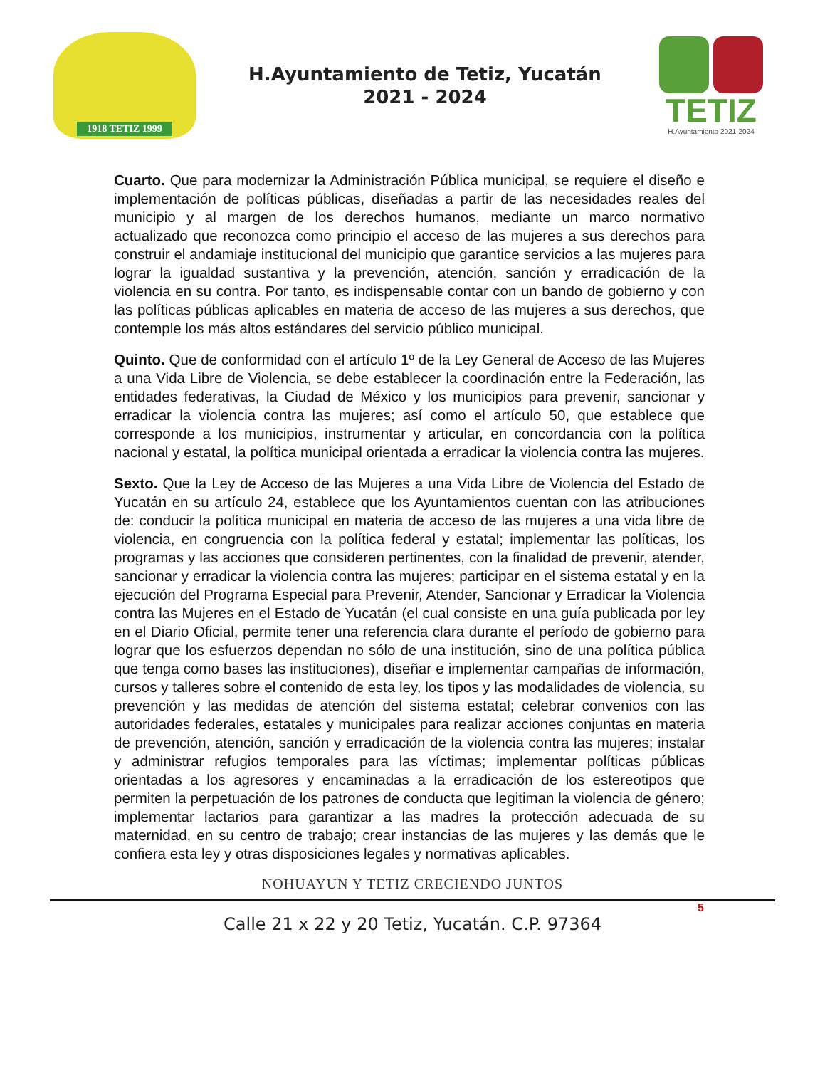1918 TETIZ 1999
H.Ayuntamiento de Tetiz, Yucatán
2021 - 2024
TETIZ
H.Ayuntamiento 2021-2024
Cuarto. Que para modernizar la Administración Pública municipal, se requiere el diseño e implementación de políticas públicas, diseñadas a partir de las necesidades reales del municipio y al margen de los derechos humanos, mediante un marco normativo actualizado que reconozca como principio el acceso de las mujeres a sus derechos para construir el andamiaje institucional del municipio que garantice servicios a las mujeres para lograr la igualdad sustantiva y la prevención, atención, sanción y erradicación de la violencia en su contra. Por tanto, es indispensable contar con un bando de gobierno y con las políticas públicas aplicables en materia de acceso de las mujeres a sus derechos, que contemple los más altos estándares del servicio público municipal.
Quinto. Que de conformidad con el artículo 1º de la Ley General de Acceso de las Mujeres a una Vida Libre de Violencia, se debe establecer la coordinación entre la Federación, las entidades federativas, la Ciudad de México y los municipios para prevenir, sancionar y erradicar la violencia contra las mujeres; así como el artículo 50, que establece que corresponde a los municipios, instrumentar y articular, en concordancia con la política nacional y estatal, la política municipal orientada a erradicar la violencia contra las mujeres.
Sexto. Que la Ley de Acceso de las Mujeres a una Vida Libre de Violencia del Estado de Yucatán en su artículo 24, establece que los Ayuntamientos cuentan con las atribuciones de: conducir la política municipal en materia de acceso de las mujeres a una vida libre de violencia, en congruencia con la política federal y estatal; implementar las políticas, los programas y las acciones que consideren pertinentes, con la finalidad de prevenir, atender, sancionar y erradicar la violencia contra las mujeres; participar en el sistema estatal y en la ejecución del Programa Especial para Prevenir, Atender, Sancionar y Erradicar la Violencia contra las Mujeres en el Estado de Yucatán (el cual consiste en una guía publicada por ley en el Diario Oficial, permite tener una referencia clara durante el período de gobierno para lograr que los esfuerzos dependan no sólo de una institución, sino de una política pública que tenga como bases las instituciones), diseñar e implementar campañas de información, cursos y talleres sobre el contenido de esta ley, los tipos y las modalidades de violencia, su prevención y las medidas de atención del sistema estatal; celebrar convenios con las autoridades federales, estatales y municipales para realizar acciones conjuntas en materia de prevención, atención, sanción y erradicación de la violencia contra las mujeres; instalar y administrar refugios temporales para las víctimas; implementar políticas públicas orientadas a los agresores y encaminadas a la erradicación de los estereotipos que permiten la perpetuación de los patrones de conducta que legitiman la violencia de género; implementar lactarios para garantizar a las madres la protección adecuada de su maternidad, en su centro de trabajo; crear instancias de las mujeres y las demás que le confiera esta ley y otras disposiciones legales y normativas aplicables.
NOHUAYUN Y TETIZ CRECIENDO JUNTOS
5
Calle 21 x 22 y 20 Tetiz, Yucatán. C.P. 97364